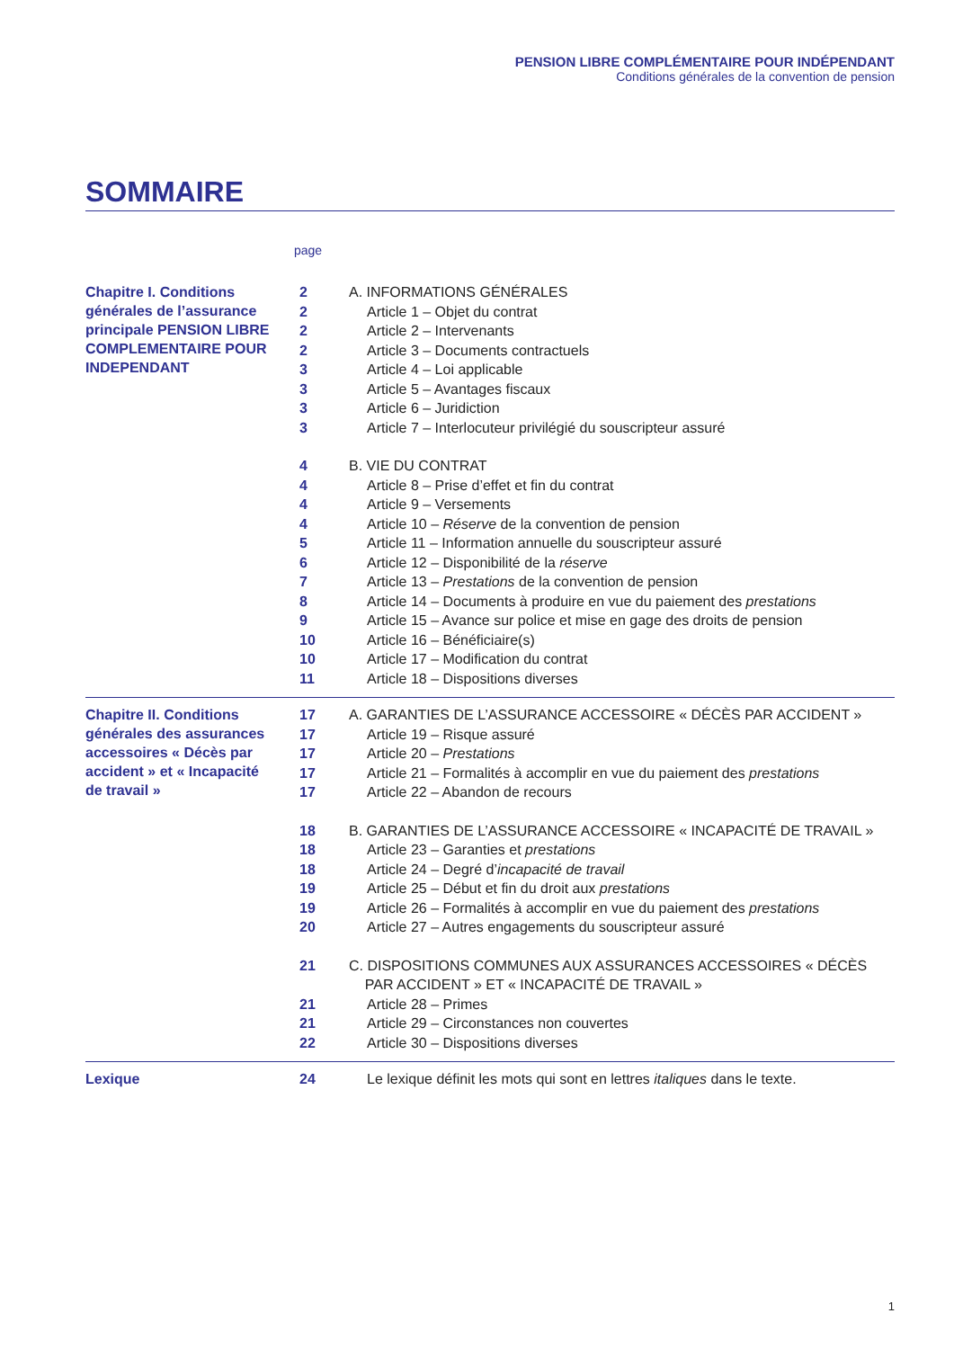PENSION LIBRE COMPLÉMENTAIRE POUR INDÉPENDANT
Conditions générales de la convention de pension
SOMMAIRE
page
Chapitre I. Conditions générales de l’assurance principale PENSION LIBRE COMPLEMENTAIRE POUR INDEPENDANT
2 A. INFORMATIONS GÉNÉRALES
2 Article 1 – Objet du contrat
2 Article 2 – Intervenants
2 Article 3 – Documents contractuels
3 Article 4 – Loi applicable
3 Article 5 – Avantages fiscaux
3 Article 6 – Juridiction
3 Article 7 – Interlocuteur privilégié du souscripteur assuré
4 B. VIE DU CONTRAT
4 Article 8 – Prise d’effet et fin du contrat
4 Article 9 – Versements
4 Article 10 – Réserve de la convention de pension
5 Article 11 – Information annuelle du souscripteur assuré
6 Article 12 – Disponibilité de la réserve
7 Article 13 – Prestations de la convention de pension
8 Article 14 – Documents à produire en vue du paiement des prestations
9 Article 15 – Avance sur police et mise en gage des droits de pension
10 Article 16 – Bénéficiaire(s)
10 Article 17 – Modification du contrat
11 Article 18 – Dispositions diverses
Chapitre II. Conditions générales des assurances accessoires « Décès par accident » et « Incapacité de travail »
17 A. GARANTIES DE L’ASSURANCE ACCESSOIRE « DÉCÈS PAR ACCIDENT »
17 Article 19 – Risque assuré
17 Article 20 – Prestations
17 Article 21 – Formalités à accomplir en vue du paiement des prestations
17 Article 22 – Abandon de recours
18 B. GARANTIES DE L’ASSURANCE ACCESSOIRE « INCAPACITÉ DE TRAVAIL »
18 Article 23 – Garanties et prestations
18 Article 24 – Degré d’incapacité de travail
19 Article 25 – Début et fin du droit aux prestations
19 Article 26 – Formalités à accomplir en vue du paiement des prestations
20 Article 27 – Autres engagements du souscripteur assuré
21 C. DISPOSITIONS COMMUNES AUX ASSURANCES ACCESSOIRES « DÉCÈS
PAR ACCIDENT » ET « INCAPACITÉ DE TRAVAIL »
21 Article 28 – Primes
21 Article 29 – Circonstances non couvertes
22 Article 30 – Dispositions diverses
Lexique
24 Le lexique définit les mots qui sont en lettres italiques dans le texte.
1